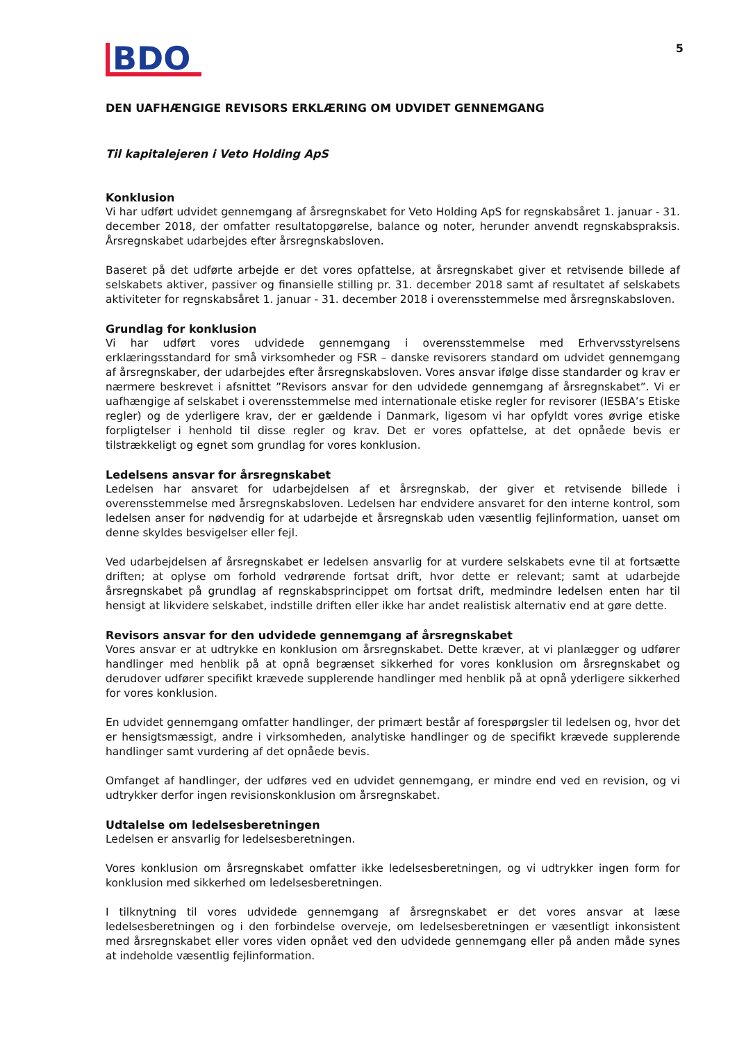BDO
5
DEN UAFHÆNGIGE REVISORS ERKLÆRING OM UDVIDET GENNEMGANG
Til kapitalejeren i Veto Holding ApS
Konklusion
Vi har udført udvidet gennemgang af årsregnskabet for Veto Holding ApS for regnskabsåret 1. januar - 31. december 2018, der omfatter resultatopgørelse, balance og noter, herunder anvendt regnskabspraksis. Årsregnskabet udarbejdes efter årsregnskabsloven.
Baseret på det udførte arbejde er det vores opfattelse, at årsregnskabet giver et retvisende billede af selskabets aktiver, passiver og finansielle stilling pr. 31. december 2018 samt af resultatet af selskabets aktiviteter for regnskabsåret 1. januar - 31. december 2018 i overensstemmelse med årsregnskabsloven.
Grundlag for konklusion
Vi har udført vores udvidede gennemgang i overensstemmelse med Erhvervsstyrelsens erklæringsstandard for små virksomheder og FSR – danske revisorers standard om udvidet gennemgang af årsregnskaber, der udarbejdes efter årsregnskabsloven. Vores ansvar ifølge disse standarder og krav er nærmere beskrevet i afsnittet ”Revisors ansvar for den udvidede gennemgang af årsregnskabet”. Vi er uafhængige af selskabet i overensstemmelse med internationale etiske regler for revisorer (IESBA’s Etiske regler) og de yderligere krav, der er gældende i Danmark, ligesom vi har opfyldt vores øvrige etiske forpligtelser i henhold til disse regler og krav. Det er vores opfattelse, at det opnåede bevis er tilstrækkeligt og egnet som grundlag for vores konklusion.
Ledelsens ansvar for årsregnskabet
Ledelsen har ansvaret for udarbejdelsen af et årsregnskab, der giver et retvisende billede i overensstemmelse med årsregnskabsloven. Ledelsen har endvidere ansvaret for den interne kontrol, som ledelsen anser for nødvendig for at udarbejde et årsregnskab uden væsentlig fejlinformation, uanset om denne skyldes besvigelser eller fejl.
Ved udarbejdelsen af årsregnskabet er ledelsen ansvarlig for at vurdere selskabets evne til at fortsætte driften; at oplyse om forhold vedrørende fortsat drift, hvor dette er relevant; samt at udarbejde årsregnskabet på grundlag af regnskabsprincippet om fortsat drift, medmindre ledelsen enten har til hensigt at likvidere selskabet, indstille driften eller ikke har andet realistisk alternativ end at gøre dette.
Revisors ansvar for den udvidede gennemgang af årsregnskabet
Vores ansvar er at udtrykke en konklusion om årsregnskabet. Dette kræver, at vi planlægger og udfører handlinger med henblik på at opnå begrænset sikkerhed for vores konklusion om årsregnskabet og derudover udfører specifikt krævede supplerende handlinger med henblik på at opnå yderligere sikkerhed for vores konklusion.
En udvidet gennemgang omfatter handlinger, der primært består af forespørgsler til ledelsen og, hvor det er hensigtsmæssigt, andre i virksomheden, analytiske handlinger og de specifikt krævede supplerende handlinger samt vurdering af det opnåede bevis.
Omfanget af handlinger, der udføres ved en udvidet gennemgang, er mindre end ved en revision, og vi udtrykker derfor ingen revisionskonklusion om årsregnskabet.
Udtalelse om ledelsesberetningen
Ledelsen er ansvarlig for ledelsesberetningen.
Vores konklusion om årsregnskabet omfatter ikke ledelsesberetningen, og vi udtrykker ingen form for konklusion med sikkerhed om ledelsesberetningen.
I tilknytning til vores udvidede gennemgang af årsregnskabet er det vores ansvar at læse ledelsesberetningen og i den forbindelse overveje, om ledelsesberetningen er væsentligt inkonsistent med årsregnskabet eller vores viden opnået ved den udvidede gennemgang eller på anden måde synes at indeholde væsentlig fejlinformation.